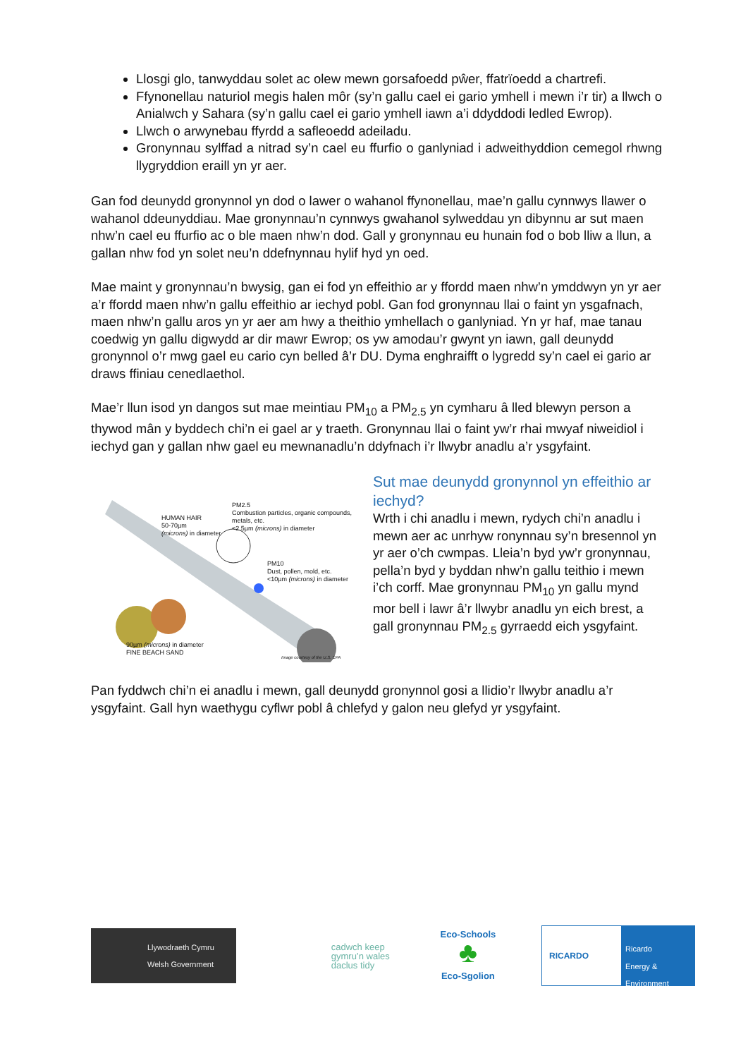Llosgi glo, tanwyddau solet ac olew mewn gorsafoedd pŵer, ffatrïoedd a chartrefi.
Ffynonellau naturiol megis halen môr (sy’n gallu cael ei gario ymhell i mewn i’r tir) a llwch o Anialwch y Sahara (sy’n gallu cael ei gario ymhell iawn a’i ddyddodi ledled Ewrop).
Llwch o arwynebau ffyrdd a safleoedd adeiladu.
Gronynnau sylffad a nitrad sy’n cael eu ffurfio o ganlyniad i adweithyddion cemegol rhwng llygryddion eraill yn yr aer.
Gan fod deunydd gronynnol yn dod o lawer o wahanol ffynonellau, mae’n gallu cynnwys llawer o wahanol ddeunyddiau. Mae gronynnau’n cynnwys gwahanol sylweddau yn dibynnu ar sut maen nhw’n cael eu ffurfio ac o ble maen nhw’n dod. Gall y gronynnau eu hunain fod o bob lliw a llun, a gallan nhw fod yn solet neu’n ddefnynnau hylif hyd yn oed.
Mae maint y gronynnau’n bwysig, gan ei fod yn effeithio ar y ffordd maen nhw’n ymddwyn yn yr aer a’r ffordd maen nhw’n gallu effeithio ar iechyd pobl. Gan fod gronynnau llai o faint yn ysgafnach, maen nhw’n gallu aros yn yr aer am hwy a theithio ymhellach o ganlyniad. Yn yr haf, mae tanau coedwig yn gallu digwydd ar dir mawr Ewrop; os yw amodau’r gwynt yn iawn, gall deunydd gronynnol o’r mwg gael eu cario cyn belled â’r DU. Dyma enghraifft o lygredd sy’n cael ei gario ar draws ffiniau cenedlaethol.
Mae’r llun isod yn dangos sut mae meintiau PM<sub>10</sub> a PM<sub>2.5</sub> yn cymharu â lled blewyn person a thywod mân y byddech chi’n ei gael ar y traeth. Gronynnau llai o faint yw’r rhai mwyaf niweidiol i iechyd gan y gallan nhw gael eu mewnanadlu’n ddyfnach i’r llwybr anadlu a’r ysgyfaint.
HUMAN HAIR
50-70µm
(microns) in diameter
PM2.5
Combustion particles, organic compounds, metals, etc.
<2.5µm (microns) in diameter
PM10
Dust, pollen, mold, etc.
<10µm (microns) in diameter
90µm (microns) in diameter
FINE BEACH SAND
Image courtesy of the U.S. EPA
Sut mae deunydd gronynnol yn effeithio ar iechyd?
Wrth i chi anadlu i mewn, rydych chi’n anadlu i mewn aer ac unrhyw ronynnau sy’n bresennol yn yr aer o’ch cwmpas. Lleia’n byd yw’r gronynnau, pella’n byd y byddan nhw’n gallu teithio i mewn i’ch corff. Mae gronynnau PM<sub>10</sub> yn gallu mynd mor bell i lawr â’r llwybr anadlu yn eich brest, a gall gronynnau PM<sub>2.5</sub> gyrraedd eich ysgyfaint.
Pan fyddwch chi’n ei anadlu i mewn, gall deunydd gronynnol gosi a llidio’r llwybr anadlu a’r ysgyfaint. Gall hyn waethygu cyflwr pobl â chlefyd y galon neu glefyd yr ysgyfaint.
Llywodraeth Cymru
Welsh Government
cadwch keep
gymru’n wales
daclus tidy
Eco-Schools
♣
Eco-Sgolion
RICARDO
Ricardo
Energy & Environment